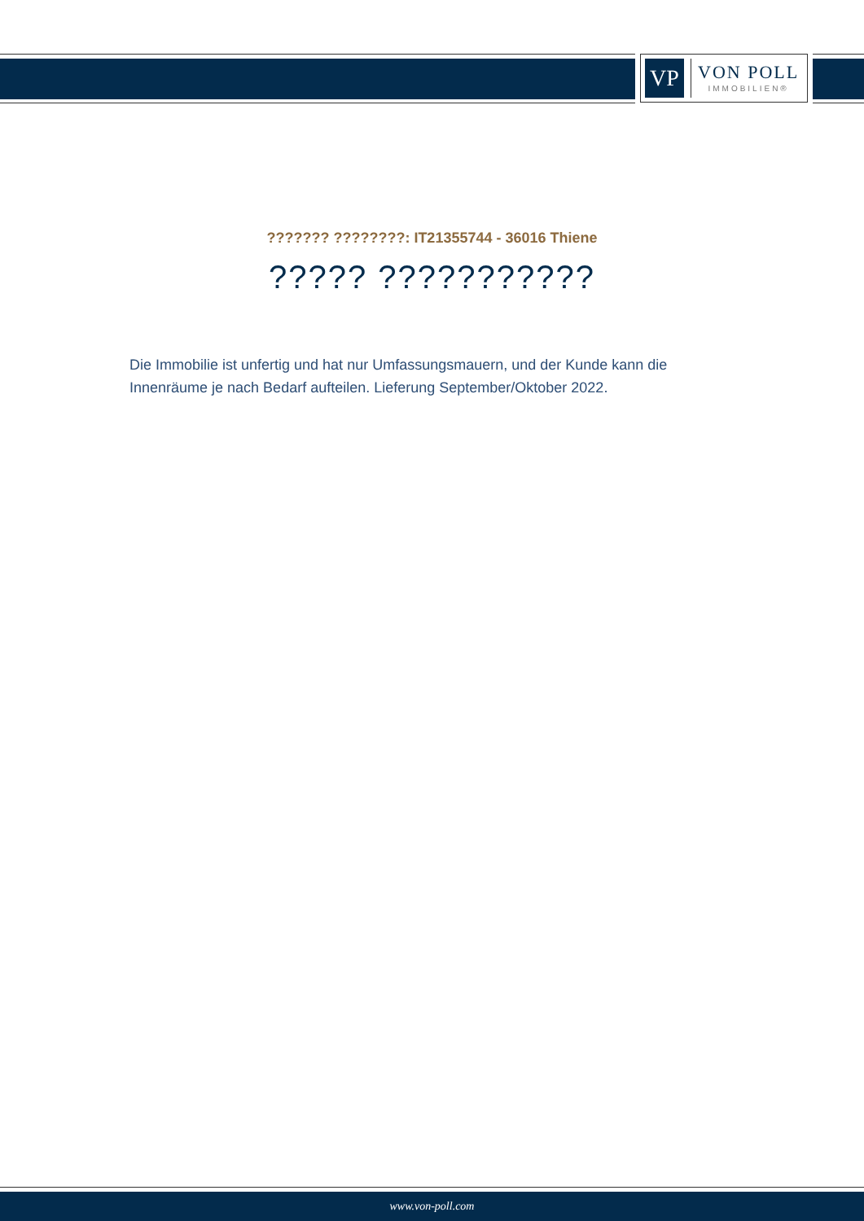VP
VON POLL
IMMOBILIEN®
??????? ????????: IT21355744 - 36016 Thiene
????? ???????????
Die Immobilie ist unfertig und hat nur Umfassungsmauern, und der Kunde kann die Innenräume je nach Bedarf aufteilen. Lieferung September/Oktober 2022.
www.von-poll.com